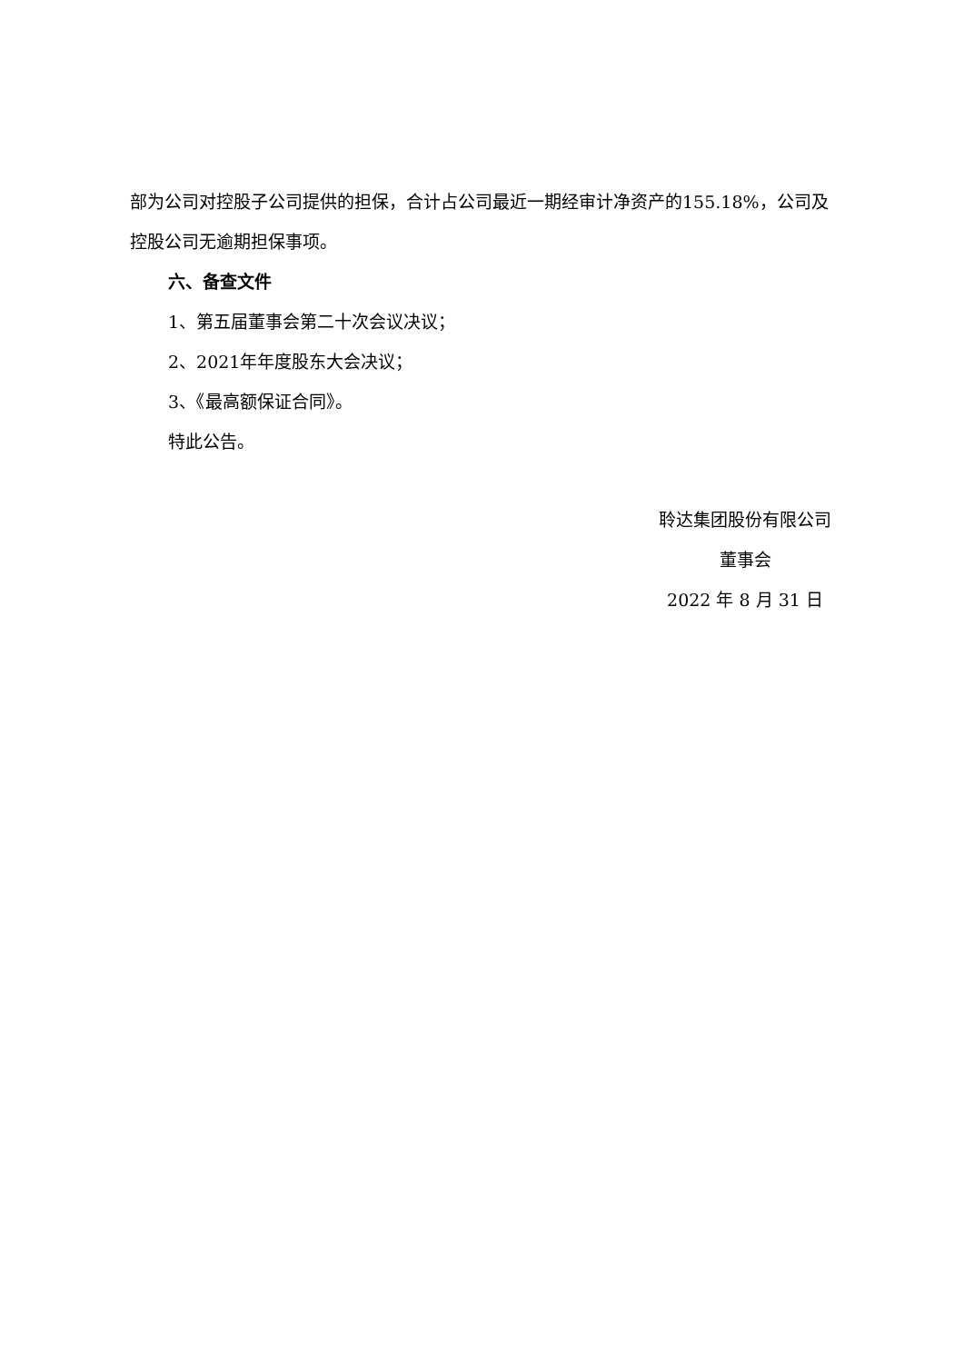部为公司对控股子公司提供的担保，合计占公司最近一期经审计净资产的155.18%，公司及控股公司无逾期担保事项。
六、备查文件
1、第五届董事会第二十次会议决议；
2、2021年年度股东大会决议；
3、《最高额保证合同》。
特此公告。
聆达集团股份有限公司
董事会
2022 年 8 月 31 日